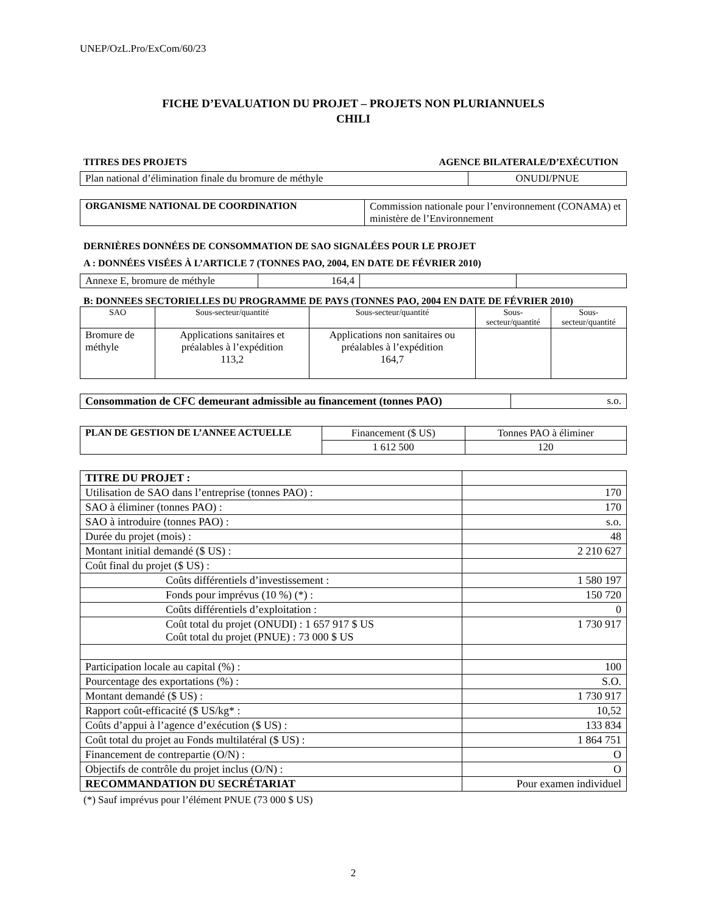UNEP/OzL.Pro/ExCom/60/23
FICHE D’EVALUATION DU PROJET – PROJETS NON PLURIANNUELS
CHILI
TITRES DES PROJETS AGENCE BILATERALE/D’EXÉCUTION
| Plan national d’élimination finale du bromure de méthyle | ONUDI/PNUE |
| ORGANISME NATIONAL DE COORDINATION | Commission nationale pour l’environnement (CONAMA) et ministère de l’Environnement |
DERNIÈRES DONNÉES DE CONSOMMATION DE SAO SIGNALÉES POUR LE PROJET
A : DONNÉES VISÉES À L’ARTICLE 7 (TONNES PAO, 2004, EN DATE DE FÉVRIER 2010)
| Annexe E, bromure de méthyle | 164,4 | | |
B: DONNEES SECTORIELLES DU PROGRAMME DE PAYS (TONNES PAO, 2004 EN DATE DE FÉVRIER 2010)
| SAO | Sous-secteur/quantité | Sous-secteur/quantité | Sous-secteur/quantité | Sous-secteur/quantité |
| --- | --- | --- | --- | --- |
| Bromure de méthyle | Applications sanitaires et préalables à l’expédition 113,2 | Applications non sanitaires ou préalables à l’expédition 164,7 | | |
| Consommation de CFC demeurant admissible au financement (tonnes PAO) | s.o. |
| PLAN DE GESTION DE L’ANNEE ACTUELLE | Financement ($ US) | Tonnes PAO à éliminer |
| | 1 612 500 | 120 |
| TITRE DU PROJET : | |
| Utilisation de SAO dans l’entreprise (tonnes PAO) : | 170 |
| SAO à éliminer (tonnes PAO) : | 170 |
| SAO à introduire (tonnes PAO) : | s.o. |
| Durée du projet (mois) : | 48 |
| Montant initial demandé ($ US) : | 2 210 627 |
| Coût final du projet ($ US) : | |
| Coûts différentiels d’investissement : | 1 580 197 |
| Fonds pour imprévus (10 %) (*) : | 150 720 |
| Coûts différentiels d’exploitation : | 0 |
| Coût total du projet (ONUDI) : 1 657 917 $ US Coût total du projet (PNUE) : 73 000 $ US | 1 730 917 |
| Participation locale au capital (%) : | 100 |
| Pourcentage des exportations (%) : | S.O. |
| Montant demandé ($ US) : | 1 730 917 |
| Rapport coût-efficacité ($ US/kg* : | 10,52 |
| Coûts d’appui à l’agence d’exécution ($ US) : | 133 834 |
| Coût total du projet au Fonds multilatéral ($ US) : | 1 864 751 |
| Financement de contrepartie (O/N) : | O |
| Objectifs de contrôle du projet inclus (O/N) : | O |
| RECOMMANDATION DU SECRÉTARIAT | Pour examen individuel |
(*) Sauf imprévus pour l’élément PNUE (73 000 $ US)
2